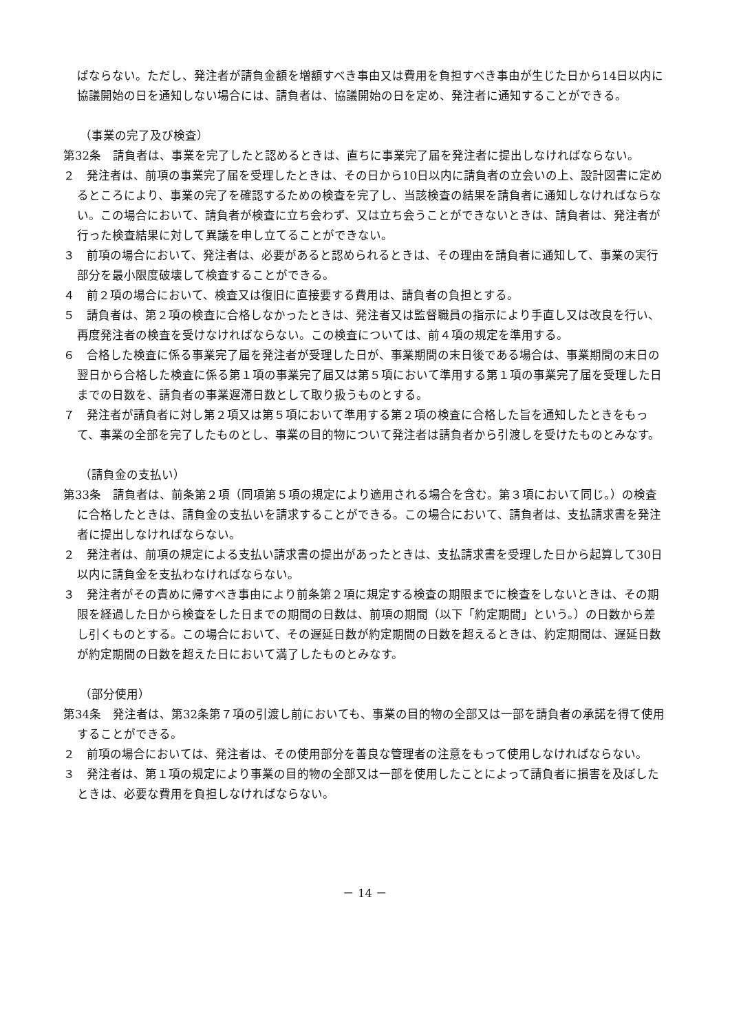ばならない。ただし、発注者が請負金額を増額すべき事由又は費用を負担すべき事由が生じた日から14日以内に協議開始の日を通知しない場合には、請負者は、協議開始の日を定め、発注者に通知することができる。
（事業の完了及び検査）
第32条　請負者は、事業を完了したと認めるときは、直ちに事業完了届を発注者に提出しなければならない。
２　発注者は、前項の事業完了届を受理したときは、その日から10日以内に請負者の立会いの上、設計図書に定めるところにより、事業の完了を確認するための検査を完了し、当該検査の結果を請負者に通知しなければならない。この場合において、請負者が検査に立ち会わず、又は立ち会うことができないときは、請負者は、発注者が行った検査結果に対して異議を申し立てることができない。
３　前項の場合において、発注者は、必要があると認められるときは、その理由を請負者に通知して、事業の実行部分を最小限度破壊して検査することができる。
４　前２項の場合において、検査又は復旧に直接要する費用は、請負者の負担とする。
５　請負者は、第２項の検査に合格しなかったときは、発注者又は監督職員の指示により手直し又は改良を行い、再度発注者の検査を受けなければならない。この検査については、前４項の規定を準用する。
６　合格した検査に係る事業完了届を発注者が受理した日が、事業期間の末日後である場合は、事業期間の末日の翌日から合格した検査に係る第１項の事業完了届又は第５項において準用する第１項の事業完了届を受理した日までの日数を、請負者の事業遅滞日数として取り扱うものとする。
７　発注者が請負者に対し第２項又は第５項において準用する第２項の検査に合格した旨を通知したときをもって、事業の全部を完了したものとし、事業の目的物について発注者は請負者から引渡しを受けたものとみなす。
（請負金の支払い）
第33条　請負者は、前条第２項（同項第５項の規定により適用される場合を含む。第３項において同じ。）の検査に合格したときは、請負金の支払いを請求することができる。この場合において、請負者は、支払請求書を発注者に提出しなければならない。
２　発注者は、前項の規定による支払い請求書の提出があったときは、支払請求書を受理した日から起算して30日以内に請負金を支払わなければならない。
３　発注者がその責めに帰すべき事由により前条第２項に規定する検査の期限までに検査をしないときは、その期限を経過した日から検査をした日までの期間の日数は、前項の期間（以下「約定期間」という。）の日数から差し引くものとする。この場合において、その遅延日数が約定期間の日数を超えるときは、約定期間は、遅延日数が約定期間の日数を超えた日において満了したものとみなす。
（部分使用）
第34条　発注者は、第32条第７項の引渡し前においても、事業の目的物の全部又は一部を請負者の承諾を得て使用することができる。
２　前項の場合においては、発注者は、その使用部分を善良な管理者の注意をもって使用しなければならない。
３　発注者は、第１項の規定により事業の目的物の全部又は一部を使用したことによって請負者に損害を及ぼしたときは、必要な費用を負担しなければならない。
－ 14 －